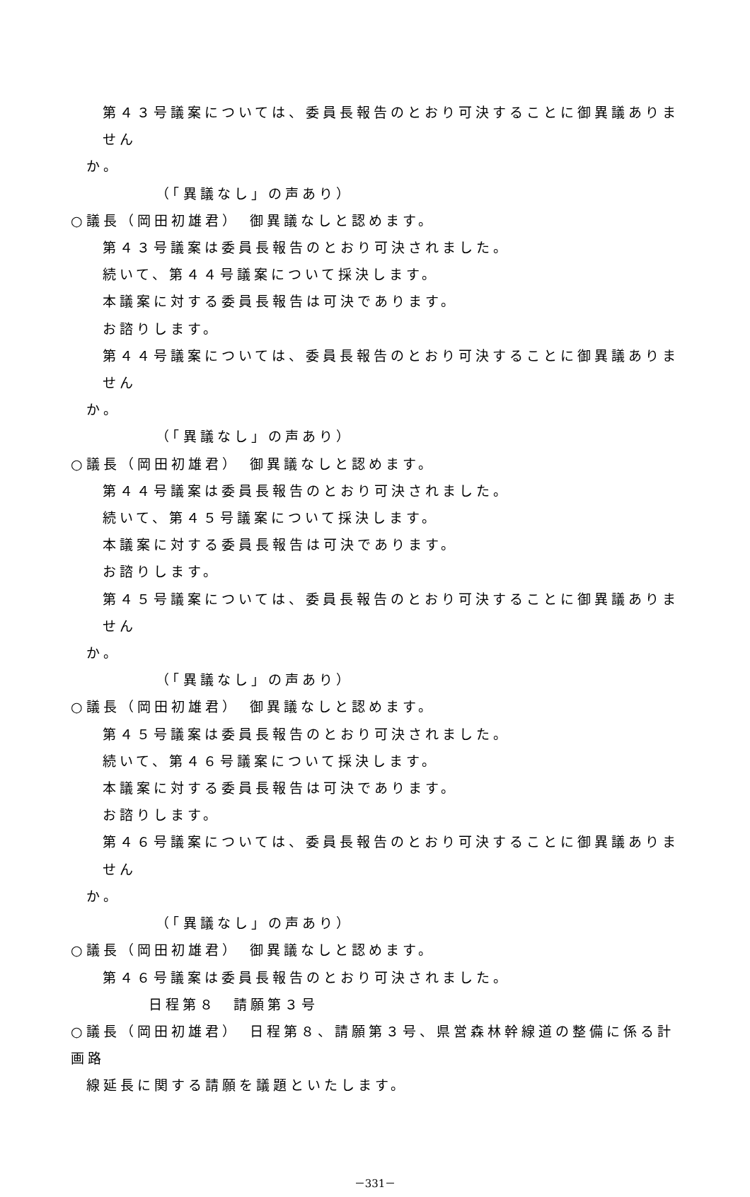第４３号議案については、委員長報告のとおり可決することに御異議ありません
か。
（「異議なし」の声あり）
○議長（岡田初雄君）　御異議なしと認めます。
第４３号議案は委員長報告のとおり可決されました。
続いて、第４４号議案について採決します。
本議案に対する委員長報告は可決であります。
お諮りします。
第４４号議案については、委員長報告のとおり可決することに御異議ありません
か。
（「異議なし」の声あり）
○議長（岡田初雄君）　御異議なしと認めます。
第４４号議案は委員長報告のとおり可決されました。
続いて、第４５号議案について採決します。
本議案に対する委員長報告は可決であります。
お諮りします。
第４５号議案については、委員長報告のとおり可決することに御異議ありません
か。
（「異議なし」の声あり）
○議長（岡田初雄君）　御異議なしと認めます。
第４５号議案は委員長報告のとおり可決されました。
続いて、第４６号議案について採決します。
本議案に対する委員長報告は可決であります。
お諮りします。
第４６号議案については、委員長報告のとおり可決することに御異議ありません
か。
（「異議なし」の声あり）
○議長（岡田初雄君）　御異議なしと認めます。
第４６号議案は委員長報告のとおり可決されました。
日程第８　請願第３号
○議長（岡田初雄君）　日程第８、請願第３号、県営森林幹線道の整備に係る計画路
線延長に関する請願を議題といたします。
－331－